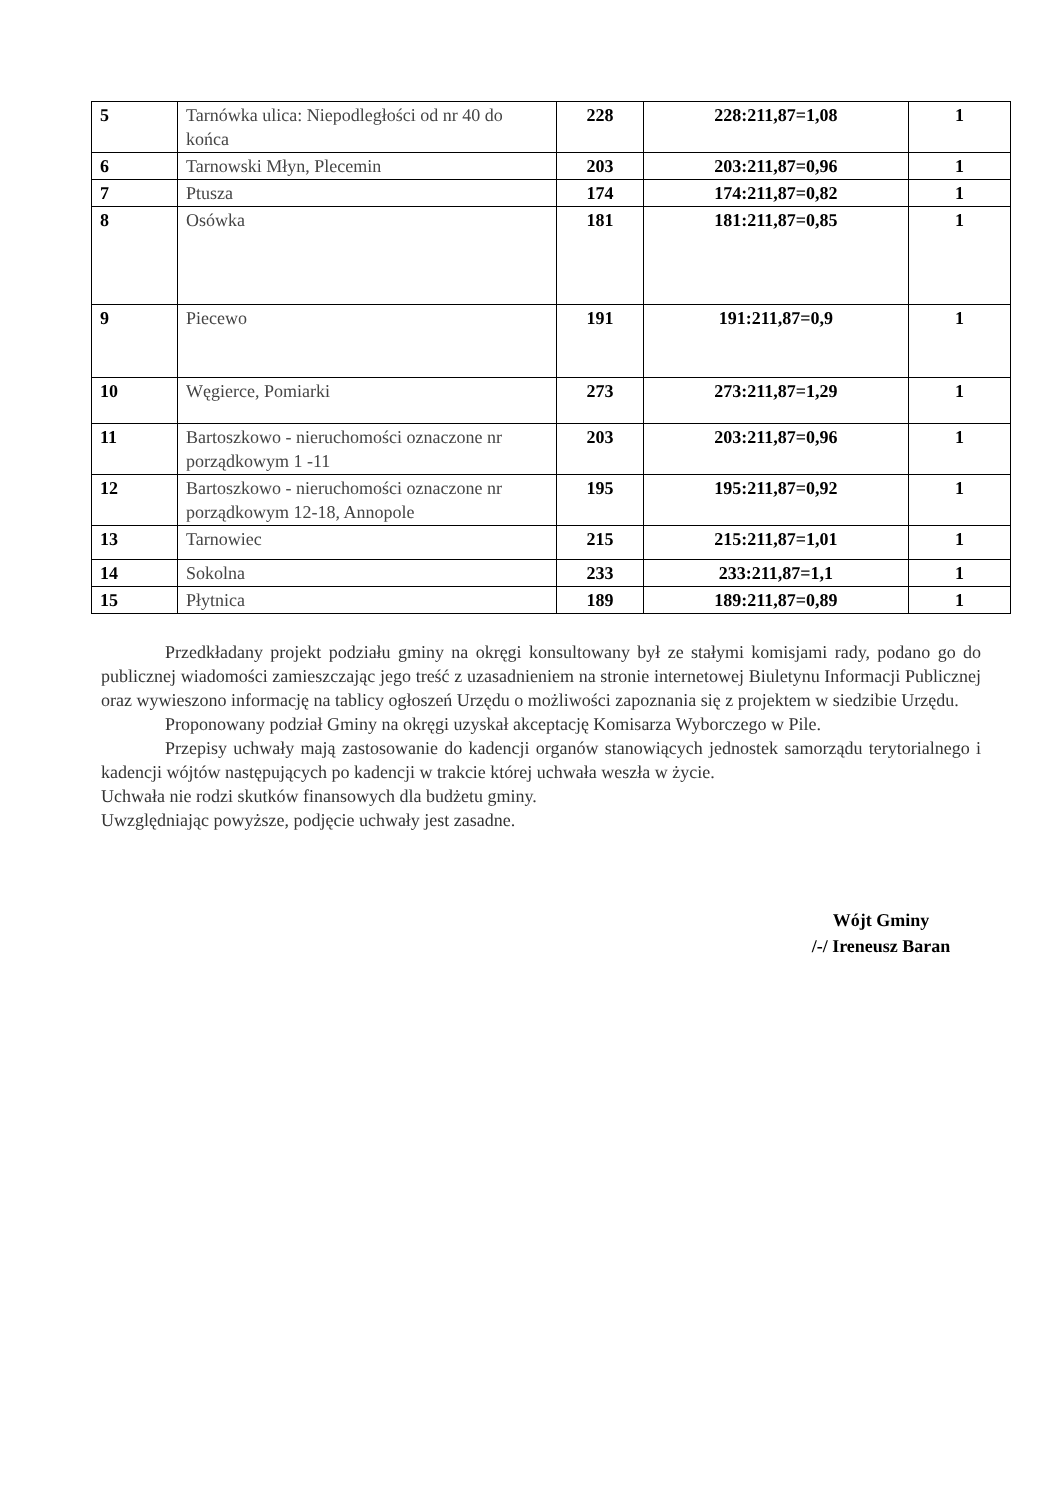| 5 | Tarnówka ulica: Niepodległości od nr 40 do końca | 228 | 228:211,87=1,08 | 1 |
| 6 | Tarnowski Młyn, Plecemin | 203 | 203:211,87=0,96 | 1 |
| 7 | Ptusza | 174 | 174:211,87=0,82 | 1 |
| 8 | Osówka | 181 | 181:211,87=0,85 | 1 |
| 9 | Piecewo | 191 | 191:211,87=0,9 | 1 |
| 10 | Węgierce, Pomiarki | 273 | 273:211,87=1,29 | 1 |
| 11 | Bartoszkowo - nieruchomości oznaczone nr porządkowym 1 -11 | 203 | 203:211,87=0,96 | 1 |
| 12 | Bartoszkowo - nieruchomości oznaczone nr porządkowym 12-18, Annopole | 195 | 195:211,87=0,92 | 1 |
| 13 | Tarnowiec | 215 | 215:211,87=1,01 | 1 |
| 14 | Sokolna | 233 | 233:211,87=1,1 | 1 |
| 15 | Płytnica | 189 | 189:211,87=0,89 | 1 |
Przedkładany projekt podziału gminy na okręgi konsultowany był ze stałymi komisjami rady, podano go do publicznej wiadomości zamieszczając jego treść z uzasadnieniem na stronie internetowej Biuletynu Informacji Publicznej oraz wywieszono informację na tablicy ogłoszeń Urzędu o możliwości zapoznania się z projektem w siedzibie Urzędu.
Proponowany podział Gminy na okręgi uzyskał akceptację Komisarza Wyborczego w Pile.
Przepisy uchwały mają zastosowanie do kadencji organów stanowiących jednostek samorządu terytorialnego i kadencji wójtów następujących po kadencji w trakcie której uchwała weszła w życie.
Uchwała nie rodzi skutków finansowych dla budżetu gminy.
Uwzględniając powyższe, podjęcie uchwały jest zasadne.
Wójt Gminy
/-/ Ireneusz Baran